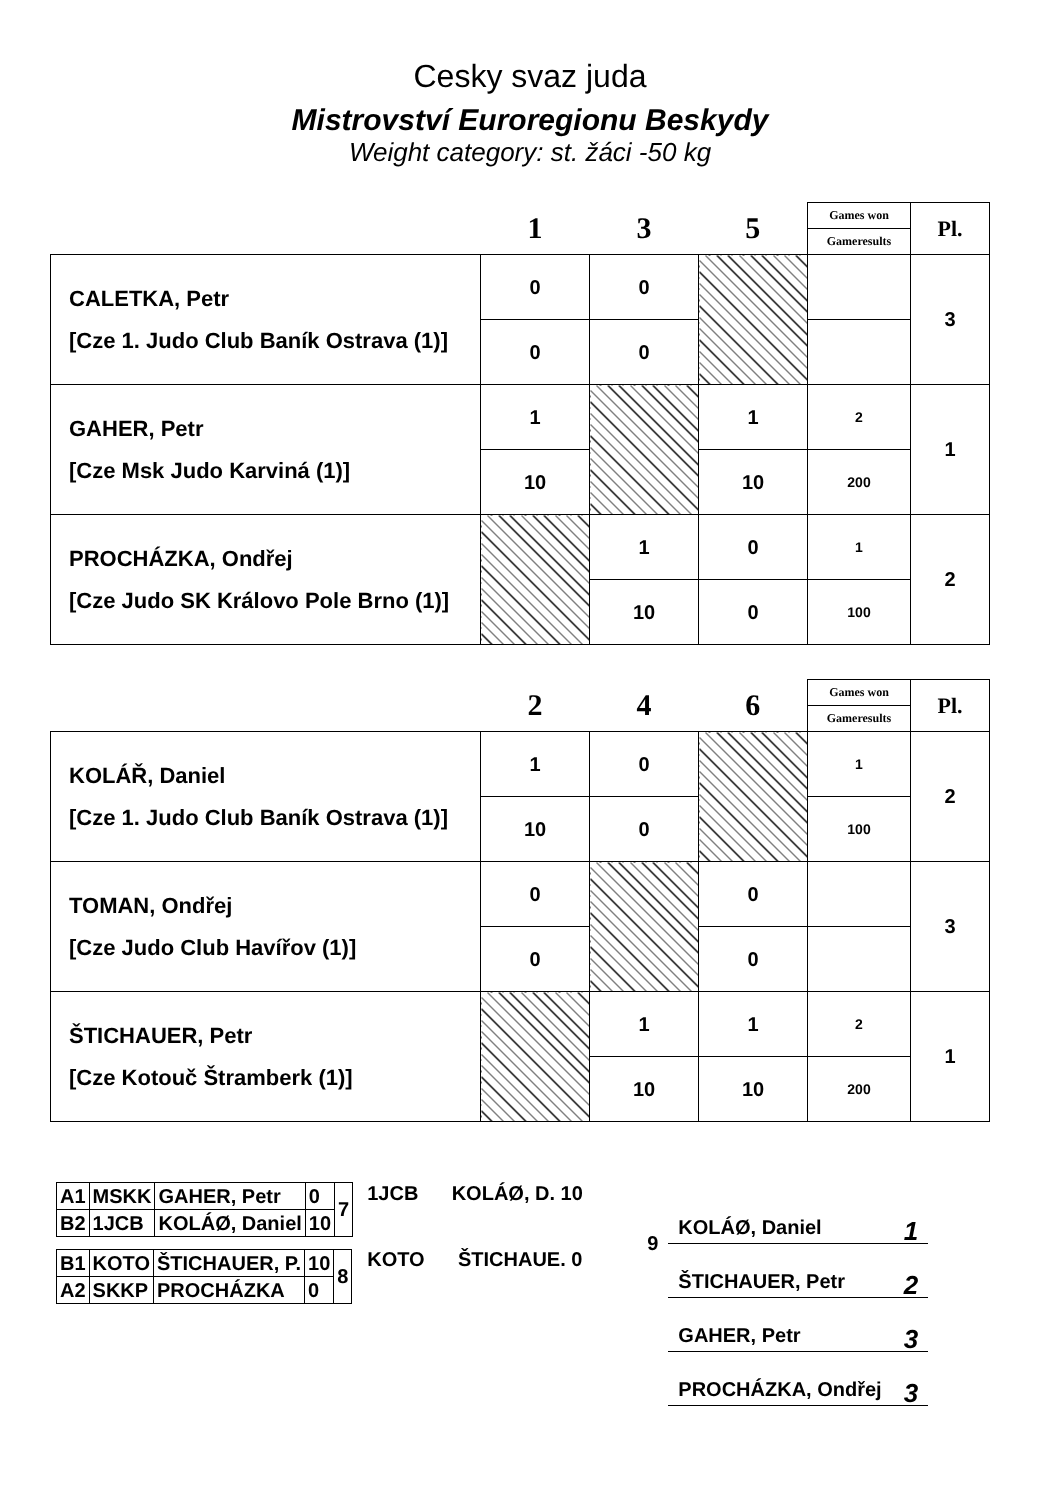Cesky svaz juda
Mistrovství Euroregionu Beskydy
Weight category: st. žáci -50 kg
| | 1 | 3 | 5 | Games won | Pl. |
| --- | --- | --- | --- | --- | --- |
| | | | | Gameresults | |
| CALETKA, Petr [Cze 1. Judo Club Baník Ostrava (1)] | 0 | 0 | | | 3 |
| | 0 | 0 | | | |
| GAHER, Petr [Cze Msk Judo Karviná (1)] | 1 | | 1 | 2 | 1 |
| | 10 | | 10 | 200 | |
| PROCHÁZKA, Ondřej [Cze Judo SK Královo Pole Brno (1)] | | 1 | 0 | 1 | 2 |
| | | 10 | 0 | 100 | |
| | 2 | 4 | 6 | Games won | Pl. |
| --- | --- | --- | --- | --- | --- |
| | | | | Gameresults | |
| KOLÁŘ, Daniel [Cze 1. Judo Club Baník Ostrava (1)] | 1 | 0 | | 1 | 2 |
| | 10 | 0 | | 100 | |
| TOMAN, Ondřej [Cze Judo Club Havířov (1)] | 0 | | 0 | | 3 |
| | 0 | | 0 | | |
| ŠTICHAUER, Petr [Cze Kotouč Štramberk (1)] | | 1 | 1 | 2 | 1 |
| | | 10 | 10 | 200 | |
| A1 | MSKK | GAHER, Petr | 0 | 7 |
| B2 | 1JCB | KOLÁØ, Daniel | 10 | |
| B1 | KOTO | ŠTICHAUER, P. | 10 | 8 |
| A2 | SKKP | PROCHÁZKA | 0 | |
1JCB KOLÁØ, D. 10
KOTO ŠTICHAUE. 0
9
KOLÁØ, Daniel 1
ŠTICHAUER, Petr 2
GAHER, Petr 3
PROCHÁZKA, Ondřej 3